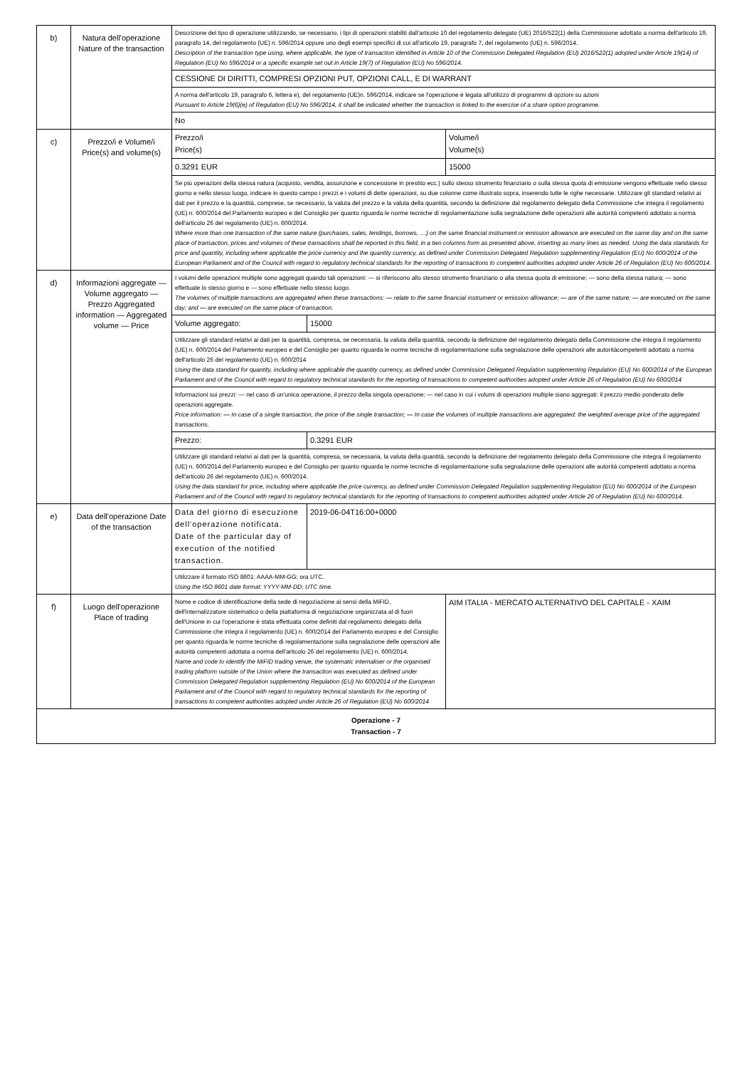| b) | Natura dell'operazione Nature of the transaction | Descrizione del tipo di operazione utilizzando, se necessario, i tipi di operazioni stabiliti dall'articolo 10 del regolamento delegato (UE) 2016/522(1) della Commissione adottato a norma dell'articolo 19, paragrafo 14, del regolamento (UE) n. 596/2014 oppure uno degli esempi specifici di cui all'articolo 19, paragrafo 7, del regolamento (UE) n. 596/2014. Description of the transaction type using, where applicable, the type of transaction identified in Article 10 of the Commission Delegated Regulation (EU) 2016/522(1) adopted under Article 19(14) of Regulation (EU) No 596/2014 or a specific example set out in Article 19(7) of Regulation (EU) No 596/2014. | | |
| | | CESSIONE DI DIRITTI, COMPRESI OPZIONI PUT, OPZIONI CALL, E DI WARRANT | | |
| | | A norma dell'articolo 19, paragrafo 6, lettera e), del regolamento (UE)n. 596/2014, indicare se l'operazione è legata all'utilizzo di programmi di opzioni su azioni Pursuant to Article 19(6)(e) of Regulation (EU) No 596/2014, it shall be indicated whether the transaction is linked to the exercise of a share option programme. | | |
| | | No | | |
| c) | Prezzo/i e Volume/i Price(s) and volume(s) | Prezzo/i Price(s) | | Volume/i Volume(s) |
| | | 0.3291 EUR | | 15000 |
| | | Se più operazioni della stessa natura (acquisto, vendita, assunzione e concessione in prestito ecc.) sullo stesso strumento finanziario o sulla stessa quota di emissione vengono effettuate nello stesso giorno e nello stesso luogo, indicare in questo campo i prezzi e i volumi di dette operazioni, su due colonne come illustrato sopra, inserendo tutte le righe necessarie. Utilizzare gli standard relativi ai dati per il prezzo e la quantità, comprese, se necessario, la valuta del prezzo e la valuta della quantità, secondo la definizione dal regolamento delegato della Commissione che integra il regolamento (UE) n. 600/2014 del Parlamento europeo e del Consiglio per quanto riguarda le norme tecniche di regolamentazione sulla segnalazione delle operazioni alle autorità competenti adottato a norma dell'articolo 26 del regolamento (UE) n. 600/2014. Where more than one transaction of the same nature (purchases, sales, lendings, borrows, …) on the same financial instrument or emission allowance are executed on the same day and on the same place of transaction, prices and volumes of these transactions shall be reported in this field, in a two columns form as presented above, inserting as many lines as needed. Using the data standards for price and quantity, including where applicable the price currency and the quantity currency, as defined under Commission Delegated Regulation supplementing Regulation (EU) No 600/2014 of the European Parliament and of the Council with regard to regulatory technical standards for the reporting of transactions to competent authorities adopted under Article 26 of Regulation (EU) No 600/2014. | | |
| d) | Informazioni aggregate — Volume aggregato — Prezzo Aggregated information — Aggregated volume — Price | I volumi delle operazioni multiple sono aggregati quando tali operazioni: — si riferiscono allo stesso strumento finanziario o alla stessa quota di emissione; — sono della stessa natura; — sono effettuate lo stesso giorno e — sono effettuate nello stesso luogo. The volumes of multiple transactions are aggregated when these transactions: — relate to the same financial instrument or emission allowance; — are of the same nature; — are executed on the same day; and — are executed on the same place of transaction. | | |
| | | Volume aggregato: | 15000 | |
| | | Utilizzare gli standard relativi ai dati per la quantità, compresa, se necessaria, la valuta della quantità, secondo la definizione del regolamento delegato della Commissione che integra il regolamento (UE) n. 600/2014 del Parlamento europeo e del Consiglio per quanto riguarda le norme tecniche di regolamentazione sulla segnalazione delle operazioni alle autoritàcompetenti adottato a norma dell'articolo 26 del regolamento (UE) n. 600/2014 Using the data standard for quantity, including where applicable the quantity currency, as defined under Commission Delegated Regulation supplementing Regulation (EU) No 600/2014 of the European Parliament and of the Council with regard to regulatory technical standards for the reporting of transactions to competent authorities adopted under Article 26 of Regulation (EU) No 600/2014 | | |
| | | Informazioni sui prezzi: — nel caso di un'unica operazione, il prezzo della singola operazione; — nel caso in cui i volumi di operazioni multiple siano aggregati: il prezzo medio ponderato delle operazioni aggregate. Price information: — In case of a single transaction, the price of the single transaction; — In case the volumes of multiple transactions are aggregated: the weighted average price of the aggregated transactions. | | |
| | | Prezzo: | 0.3291 EUR | |
| | | Utilizzare gli standard relativi ai dati per la quantità, compresa, se necessaria, la valuta della quantità, secondo la definizione del regolamento delegato della Commissione che integra il regolamento (UE) n. 600/2014 del Parlamento europeo e del Consiglio per quanto riguarda le norme tecniche di regolamentazione sulla segnalazione delle operazioni alle autorità competenti adottato a norma dell'articolo 26 del regolamento (UE) n. 600/2014. Using the data standard for price, including where applicable the price currency, as defined under Commission Delegated Regulation supplementing Regulation (EU) No 600/2014 of the European Parliament and of the Council with regard to regulatory technical standards for the reporting of transactions to competent authorities adopted under Article 26 of Regulation (EU) No 600/2014. | | |
| e) | Data dell'operazione Date of the transaction | Data del giorno di esecuzione dell'operazione notificata. Date of the particular day of execution of the notified transaction. | 2019-06-04T16:00+0000 | |
| | | Utilizzare il formato ISO 8601: AAAA-MM-GG; ora UTC. Using the ISO 8601 date format: YYYY-MM-DD; UTC time. | | |
| f) | Luogo dell'operazione Place of trading | Nome e codice di identificazione della sede di negoziazione ai sensi della MiFID, dell'internalizzatore sistematico o della piattaforma di negoziazione organizzata al di fuori dell'Unione in cui l'operazione è stata effettuata come definiti dal regolamento delegato della Commissione che integra il regolamento (UE) n. 600/2014 del Parlamento europeo e del Consiglio per quanto riguarda le norme tecniche di regolamentazione sulla segnalazione delle operazioni alle autorità competenti adottata a norma dell'articolo 26 del regolamento (UE) n. 600/2014. Name and code to identify the MiFID trading venue, the systematic internaliser or the organised trading platform outside of the Union where the transaction was executed as defined under Commission Delegated Regulation supplementing Regulation (EU) No 600/2014 of the European Parliament and of the Council with regard to regulatory technical standards for the reporting of transactions to competent authorities adopted under Article 26 of Regulation (EU) No 600/2014 | | AIM ITALIA - MERCATO ALTERNATIVO DEL CAPITALE - XAIM |
| Operazione - 7 Transaction - 7 | | | | |